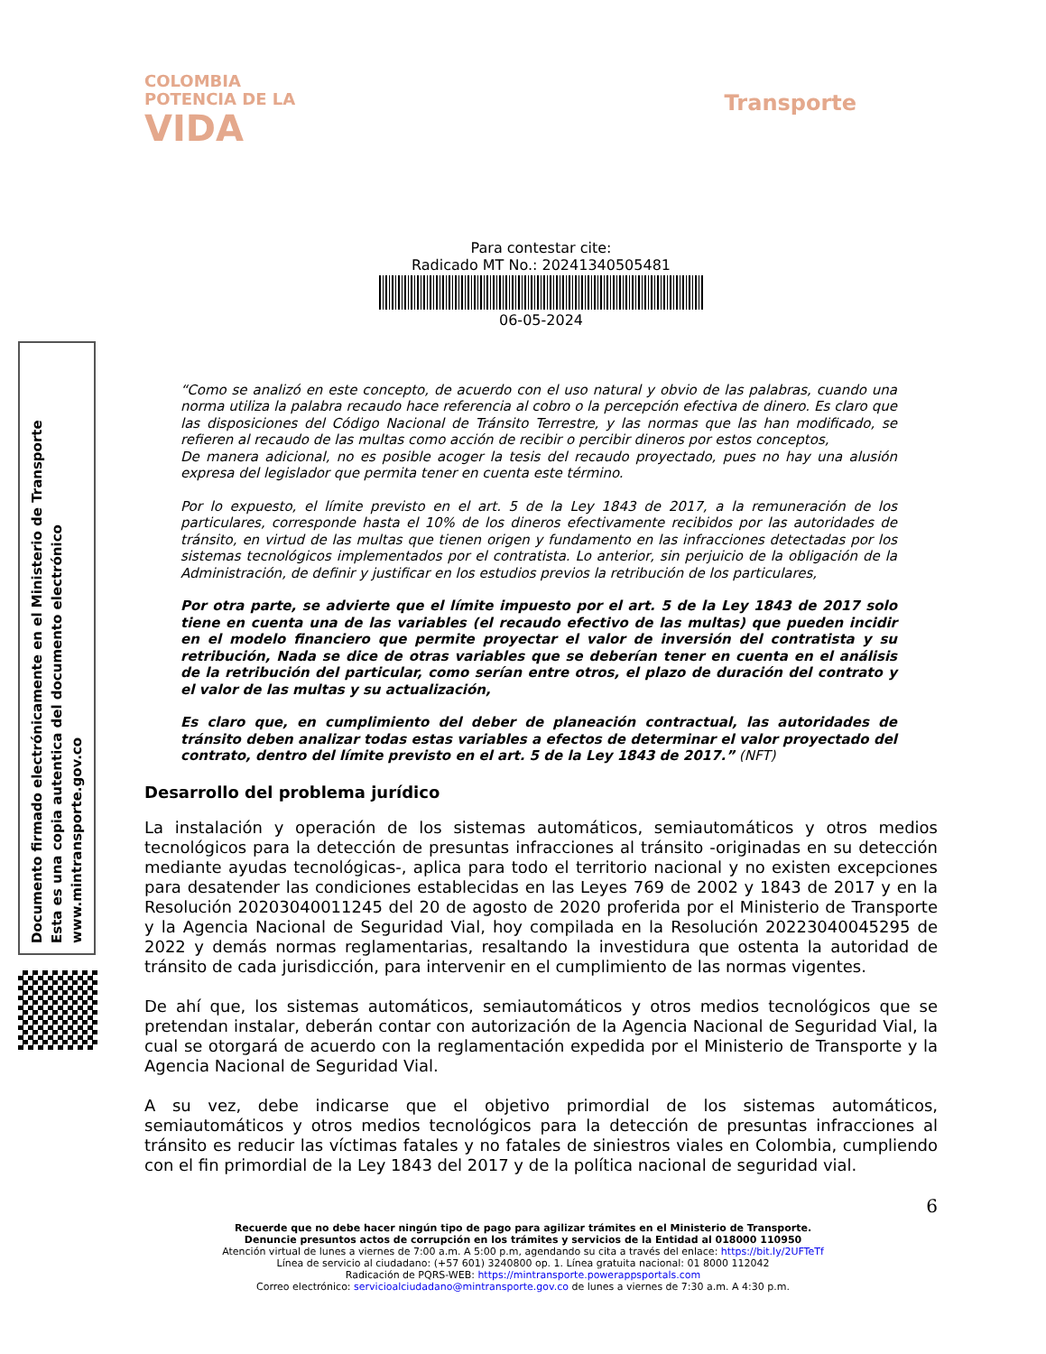COLOMBIA
POTENCIA DE LA
VIDA
Transporte
Para contestar cite:
Radicado MT No.: 20241340505481
06-05-2024
Documento firmado electrónicamente en el Ministerio de Transporte
Esta es una copia autentica del documento electrónico
www.mintransporte.gov.co
“Como se analizó en este concepto, de acuerdo con el uso natural y obvio de las palabras, cuando una norma utiliza la palabra recaudo hace referencia al cobro o la percepción efectiva de dinero. Es claro que las disposiciones del Código Nacional de Tránsito Terrestre, y las normas que las han modificado, se refieren al recaudo de las multas como acción de recibir o percibir dineros por estos conceptos,
De manera adicional, no es posible acoger la tesis del recaudo proyectado, pues no hay una alusión expresa del legislador que permita tener en cuenta este término.
Por lo expuesto, el límite previsto en el art. 5 de la Ley 1843 de 2017, a la remuneración de los particulares, corresponde hasta el 10% de los dineros efectivamente recibidos por las autoridades de tránsito, en virtud de las multas que tienen origen y fundamento en las infracciones detectadas por los sistemas tecnológicos implementados por el contratista. Lo anterior, sin perjuicio de la obligación de la Administración, de definir y justificar en los estudios previos la retribución de los particulares,
Por otra parte, se advierte que el límite impuesto por el art. 5 de la Ley 1843 de 2017 solo tiene en cuenta una de las variables (el recaudo efectivo de las multas) que pueden incidir en el modelo financiero que permite proyectar el valor de inversión del contratista y su retribución, Nada se dice de otras variables que se deberían tener en cuenta en el análisis de la retribución del particular, como serían entre otros, el plazo de duración del contrato y el valor de las multas y su actualización,
Es claro que, en cumplimiento del deber de planeación contractual, las autoridades de tránsito deben analizar todas estas variables a efectos de determinar el valor proyectado del contrato, dentro del límite previsto en el art. 5 de la Ley 1843 de 2017.” (NFT)
Desarrollo del problema jurídico
La instalación y operación de los sistemas automáticos, semiautomáticos y otros medios tecnológicos para la detección de presuntas infracciones al tránsito -originadas en su detección mediante ayudas tecnológicas-, aplica para todo el territorio nacional y no existen excepciones para desatender las condiciones establecidas en las Leyes 769 de 2002 y 1843 de 2017 y en la Resolución 20203040011245 del 20 de agosto de 2020 proferida por el Ministerio de Transporte y la Agencia Nacional de Seguridad Vial, hoy compilada en la Resolución 20223040045295 de 2022 y demás normas reglamentarias, resaltando la investidura que ostenta la autoridad de tránsito de cada jurisdicción, para intervenir en el cumplimiento de las normas vigentes.
De ahí que, los sistemas automáticos, semiautomáticos y otros medios tecnológicos que se pretendan instalar, deberán contar con autorización de la Agencia Nacional de Seguridad Vial, la cual se otorgará de acuerdo con la reglamentación expedida por el Ministerio de Transporte y la Agencia Nacional de Seguridad Vial.
A su vez, debe indicarse que el objetivo primordial de los sistemas automáticos, semiautomáticos y otros medios tecnológicos para la detección de presuntas infracciones al tránsito es reducir las víctimas fatales y no fatales de siniestros viales en Colombia, cumpliendo con el fin primordial de la Ley 1843 del 2017 y de la política nacional de seguridad vial.
6
Recuerde que no debe hacer ningún tipo de pago para agilizar trámites en el Ministerio de Transporte.
Denuncie presuntos actos de corrupción en los trámites y servicios de la Entidad al 018000 110950
Atención virtual de lunes a viernes de 7:00 a.m. A 5:00 p.m, agendando su cita a través del enlace: https://bit.ly/2UFTeTf
Línea de servicio al ciudadano: (+57 601) 3240800 op. 1. Línea gratuita nacional: 01 8000 112042
Radicación de PQRS-WEB: https://mintransporte.powerappsportals.com
Correo electrónico: servicioalciudadano@mintransporte.gov.co de lunes a viernes de 7:30 a.m. A 4:30 p.m.